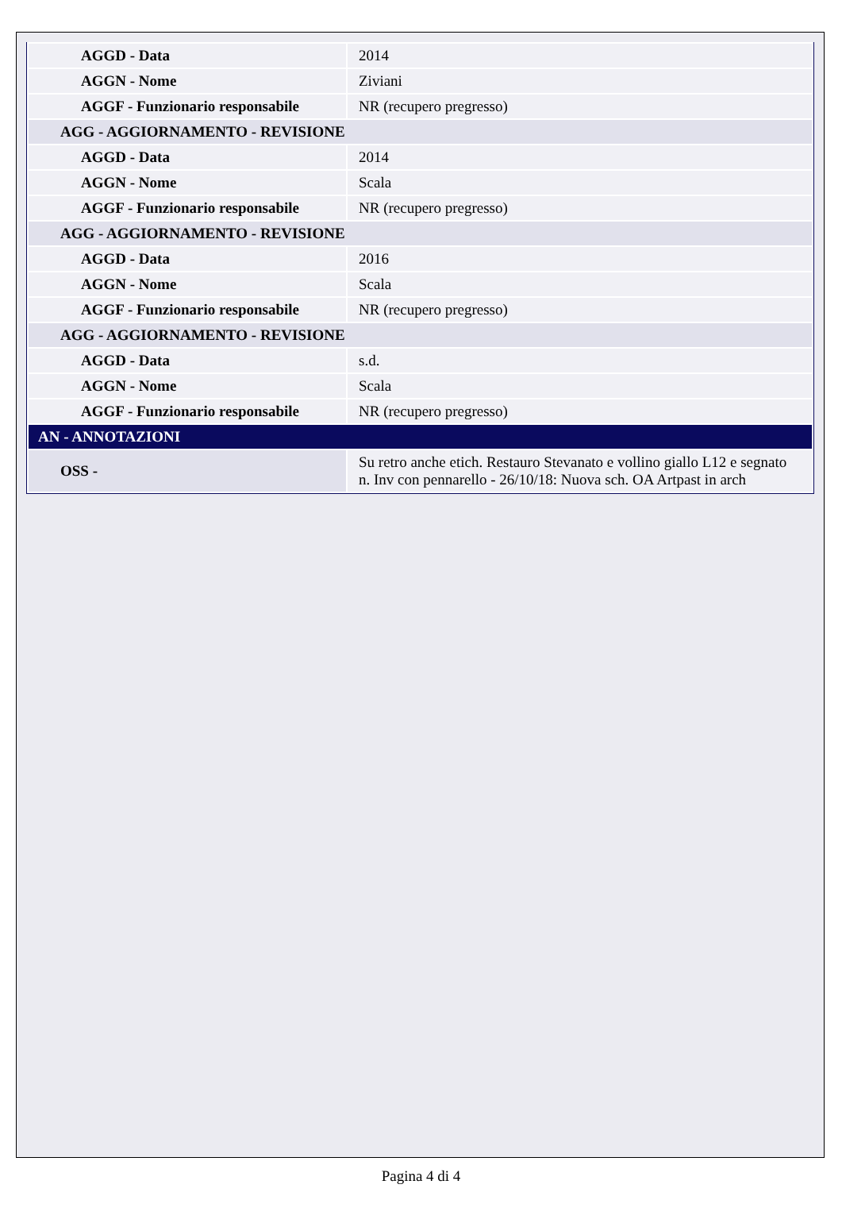| AGGD - Data | 2014 |
| AGGN - Nome | Ziviani |
| AGGF - Funzionario responsabile | NR (recupero pregresso) |
| AGG - AGGIORNAMENTO - REVISIONE | |
| AGGD - Data | 2014 |
| AGGN - Nome | Scala |
| AGGF - Funzionario responsabile | NR (recupero pregresso) |
| AGG - AGGIORNAMENTO - REVISIONE | |
| AGGD - Data | 2016 |
| AGGN - Nome | Scala |
| AGGF - Funzionario responsabile | NR (recupero pregresso) |
| AGG - AGGIORNAMENTO - REVISIONE | |
| AGGD - Data | s.d. |
| AGGN - Nome | Scala |
| AGGF - Funzionario responsabile | NR (recupero pregresso) |
| AN - ANNOTAZIONI | |
| OSS - | Su retro anche etich. Restauro Stevanato e vollino giallo L12 e segnato n. Inv con pennarello - 26/10/18: Nuova sch. OA Artpast in arch |
Pagina 4 di 4